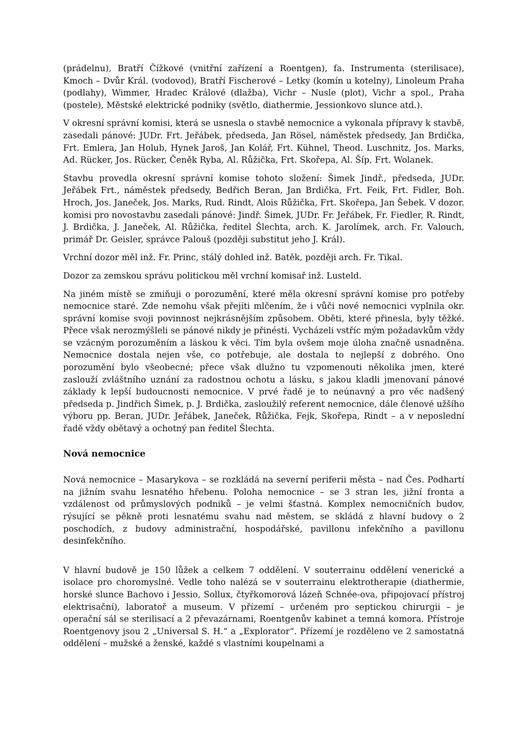(prádelnu), Bratří Čížkové (vnitřní zařízení a Roentgen), fa. Instrumenta (sterilisace), Kmoch – Dvůr Král. (vodovod), Bratří Fischerové – Letky (komín u kotelny), Linoleum Praha (podlahy), Wimmer, Hradec Králové (dlažba), Vichr – Nusle (plot), Vichr a spol., Praha (postele), Městské elektrické podniky (světlo, diathermie, Jessionkovo slunce atd.).
V okresní správní komisi, která se usnesla o stavbě nemocnice a vykonala přípravy k stavbě, zasedali pánové: JUDr. Frt. Jeřábek, předseda, Jan Rösel, náměstek předsedy, Jan Brdička, Frt. Emlera, Jan Holub, Hynek Jaroš, Jan Kolář, Frt. Kühnel, Theod. Luschnitz, Jos. Marks, Ad. Rücker, Jos. Rücker, Čeněk Ryba, Al. Růžička, Frt. Skořepa, Al. Šíp, Frt. Wolanek.
Stavbu provedla okresní správní komise tohoto složení: Šimek Jindř., předseda, JUDr. Jeřábek Frt., náměstek předsedy, Bedřich Beran, Jan Brdička, Frt. Feik, Frt. Fidler, Boh. Hroch, Jos. Janeček, Jos. Marks, Rud. Rindt, Alois Růžička, Frt. Skořepa, Jan Šebek. V dozor. komisi pro novostavbu zasedali pánové: Jindř. Šimek, JUDr. Fr. Jeřábek, Fr. Fiedler, R. Rindt, J. Brdička, J. Janeček, Al. Růžička, ředitel Šlechta, arch. K. Jarolímek, arch. Fr. Valouch, primář Dr. Geisler, správce Palouš (později substitut jeho J. Král).
Vrchní dozor měl inž. Fr. Princ, stálý dohled inž. Batěk, později arch. Fr. Tikal.
Dozor za zemskou správu politickou měl vrchní komisař inž. Lusteld.
Na jiném místě se zmiňuji o porozumění, které měla okresní správní komise pro potřeby nemocnice staré. Zde nemohu však přejíti mlčením, že i vůči nové nemocnici vyplnila okr. správní komise svoji povinnost nejkrásnějším způsobem. Oběti, které přinesla, byly těžké. Přece však nerozmýšleli se pánové nikdy je přinésti. Vycházeli vstříc mým požadavkům vždy se vzácným porozuměním a láskou k věci. Tím byla ovšem moje úloha značně usnadněna. Nemocnice dostala nejen vše, co potřebuje, ale dostala to nejlepší z dobrého. Ono porozumění bylo všeobecné; přece však dlužno tu vzpomenouti několika jmen, které zaslouží zvláštního uznání za radostnou ochotu a lásku, s jakou kladli jmenovaní pánové základy k lepší budoucnosti nemocnice. V prvé řadě je to neúnavný a pro věc nadšený předseda p. Jindřich Šimek, p. J. Brdička, zasloužilý referent nemocnice, dále členové užšího výboru pp. Beran, JUDr. Jeřábek, Janeček, Růžička, Fejk, Skořepa, Rindt – a v neposlední řadě vždy obětavý a ochotný pan ředitel Šlechta.
Nová nemocnice
Nová nemocnice – Masarykova – se rozkládá na severní periferii města – nad Čes. Podhartí na jižním svahu lesnatého hřebenu. Poloha nemocnice – se 3 stran les, jižní fronta a vzdálenost od průmyslových podniků – je velmi šťastná. Komplex nemocničních budov, rýsující se pěkně proti lesnatému svahu nad městem, se skládá z hlavní budovy o 2 poschodích, z budovy administrační, hospodářské, pavillonu infekčního a pavillonu desinfekčního.
V hlavní budově je 150 lůžek a celkem 7 oddělení. V souterrainu oddělení venerické a isolace pro choromyslné. Vedle toho nalézá se v souterrainu elektrotherapie (diathermie, horské slunce Bachovo i Jessio, Sollux, čtyřkomorová lázeň Schnée-ova, připojovací přístroj elektrisační), laboratoř a museum. V přízemí – určeném pro septickou chirurgii – je operační sál se sterilisací a 2 převazárnami, Roentgenův kabinet a temná komora. Přístroje Roentgenovy jsou 2 „Universal S. H.“ a „Explorator“. Přízemí je rozděleno ve 2 samostatná oddělení – mužské a ženské, každé s vlastními koupelnami a